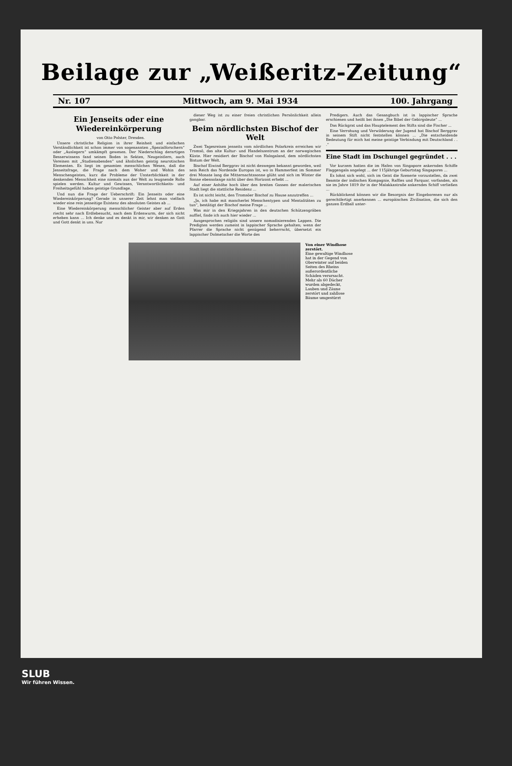Beilage zur „Weißeritz-Zeitung“
Nr. 107 Mittwoch, am 9. Mai 1934 100. Jahrgang
Ein Jenseits oder eine Wiedereinkörperung
von Otto Polster, Dresden.
Unsere christliche Religion in ihrer Reinheit und einfachen Verständlichkeit ist schon immer von sogenannten „Spezialforschern“ oder „Auslegern“ umkämpft gewesen. Der Niederschlag derartigen Besserwissens fand seinen Boden in Sekten, Neugeistlern, auch Vereinen mit „Studienabenden“ und ähnlichen geistig neurotischen Elementen. Es liegt im gesamten menschlichen Wesen, daß die Jenseitsfrage, die Frage nach dem Woher und Wohin des Menschengeistes, kurz die Probleme der Unsterblichkeit in der denkenden Menschheit eine niemals aus der Welt zu leugnende Rolle spielen werden. Kultur und Gewissen, Verantwortlichkeits- und Freiheitsgefühl haben geistige Grundlage.
Und nun die Frage der Ueberschrift: Ein Jenseits oder eine Wiedereinkörperung? Gerade in unserer Zeit lehnt man vielfach wieder eine rein jenseitige Existenz des absoluten Geistes ab ...
Eine Wiedereinkörperung menschlicher Geister aber auf Erden riecht sehr nach Erdlebesucht, nach dem Erdenwurm, der sich nicht erheben kann ... Ich denke und es denkt in mir, wir denken an Gott und Gott denkt in uns. Nur
dieser Weg ist zu einer freien christlichen Persönlichkeit allein gangbar.
Beim nördlichsten Bischof der Welt
Zwei Tagesreisen jenseits vom nördlichen Polarkreis erreichen wir Tromsö, das alte Kultur- und Handelszentrum an der norwegischen Küste. Hier residiert der Bischof von Halogaland, dem nördlichsten Bistum der Welt.
Bischof Eiwind Berggrav ist nicht deswegen bekannt geworden, weil sein Reich das Nordende Europas ist, wo in Hammerfest im Sommer drei Monate lang die Mitternachtssonne glüht und sich im Winter die Sonne ebensolange nicht über den Horizont erhebt ...
Auf einer Anhöhe hoch über den breiten Gassen der malerischen Stadt liegt die stattliche Residenz ...
Es ist nicht leicht, den Tromsöer Bischof zu Hause anzutreffen ...
„Ja, ich habe mit mancherlei Menschentypen und Mentalitäten zu tun“, bestätigt der Bischof meine Frage ...
Was mir in den Kriegsjahren in den deutschen Schützengräben auffiel, finde ich auch hier wieder ...
Ausgesprochen religiös sind unsere nomadisierenden Lappen. Die Predigten werden zumeist in lappischer Sprache gehalten; wenn der Pfarrer die Sprache nicht genügend beherrscht, übersetzt ein lappischer Dolmetscher die Worte des
Predigers. Auch das Gesangbuch ist in lappischer Sprache erschienen und heißt bei ihnen „Die Bibel der Gebirgsleute“ ...
Das Rückgrat und das Hauptelement des Stifts sind die Fischer ...
Eine Verrohung und Verwilderung der Jugend hat Bischof Berggrav in seinem Stift nicht feststellen können ... „Die entscheidende Bedeutung für mich hat meine geistige Verbindung mit Deutschland . . .“
Eine Stadt im Dschungel gegründet . . .
Vor kurzem hatten die im Hafen von Singapore ankernden Schiffe Flaggengala angelegt ... der 115jährige Geburtstag Singapores ...
Es lohnt sich wohl, sich im Geist die Szenerie vorzustellen, da zwei Beamte der indischen Kompagnie, Raffles und Farquar, vorfanden, als sie im Jahre 1819 ihr in der Malakkastraße ankerndes Schiff verließen ...
Rückblickend können wir die Besorgnis der Eingeborenen nur als gerechtfertigt anerkennen ... europäischen Zivilisation, die sich den ganzen Erdball unter-
Von einer Windhose zerstört.
Eine gewaltige Windhose hat in der Gegend von Oberwinter auf beiden Seiten des Rheins außerordentliche Schäden verursacht. Mehr als 60 Dächer wurden abgedeckt, Lauben und Zäune zerstört und zahllose Bäume umgestürzt
SLUB
Wir führen Wissen.